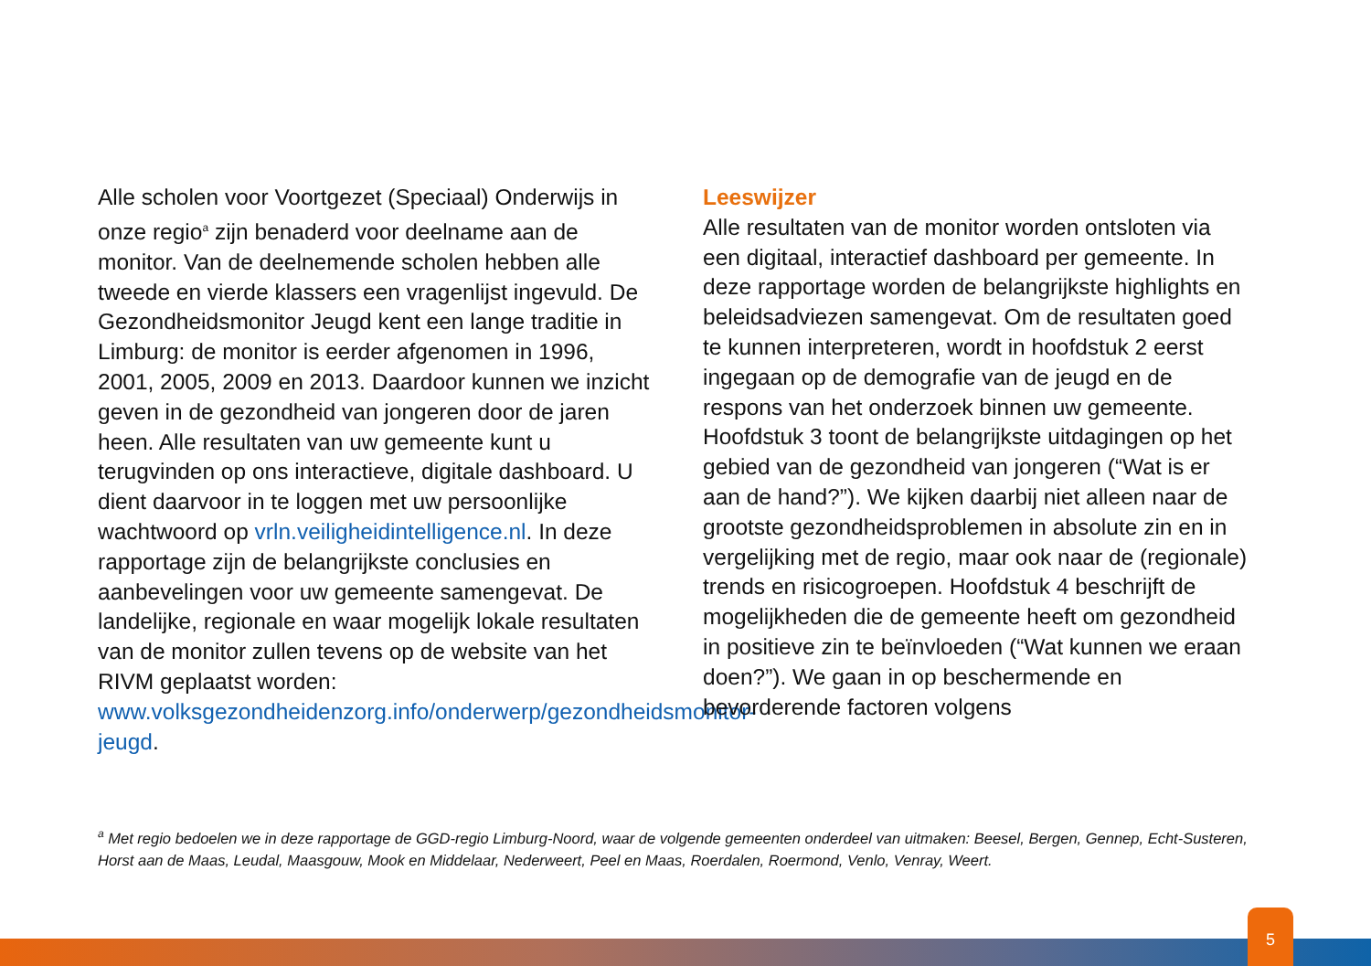Alle scholen voor Voortgezet (Speciaal) Onderwijs in onze regio<sup>a</sup> zijn benaderd voor deelname aan de monitor. Van de deelnemende scholen hebben alle tweede en vierde klassers een vragenlijst ingevuld. De Gezondheidsmonitor Jeugd kent een lange traditie in Limburg: de monitor is eerder afgenomen in 1996, 2001, 2005, 2009 en 2013. Daardoor kunnen we inzicht geven in de gezondheid van jongeren door de jaren heen. Alle resultaten van uw gemeente kunt u terugvinden op ons interactieve, digitale dashboard. U dient daarvoor in te loggen met uw persoonlijke wachtwoord op vrln.veiligheidintelligence.nl. In deze rapportage zijn de belangrijkste conclusies en aanbevelingen voor uw gemeente samengevat. De landelijke, regionale en waar mogelijk lokale resultaten van de monitor zullen tevens op de website van het RIVM geplaatst worden: www.volksgezondheidenzorg.info/onderwerp/gezondheidsmonitor-jeugd.
Leeswijzer
Alle resultaten van de monitor worden ontsloten via een digitaal, interactief dashboard per gemeente. In deze rapportage worden de belangrijkste highlights en beleidsadviezen samengevat. Om de resultaten goed te kunnen interpreteren, wordt in hoofdstuk 2 eerst ingegaan op de demografie van de jeugd en de respons van het onderzoek binnen uw gemeente. Hoofdstuk 3 toont de belangrijkste uitdagingen op het gebied van de gezondheid van jongeren (“Wat is er aan de hand?”). We kijken daarbij niet alleen naar de grootste gezondheidsproblemen in absolute zin en in vergelijking met de regio, maar ook naar de (regionale) trends en risicogroepen. Hoofdstuk 4 beschrijft de mogelijkheden die de gemeente heeft om gezondheid in positieve zin te beïnvloeden (“Wat kunnen we eraan doen?”). We gaan in op beschermende en bevorderende factoren volgens
<sup>a</sup> Met regio bedoelen we in deze rapportage de GGD-regio Limburg-Noord, waar de volgende gemeenten onderdeel van uitmaken: Beesel, Bergen, Gennep, Echt-Susteren, Horst aan de Maas, Leudal, Maasgouw, Mook en Middelaar, Nederweert, Peel en Maas, Roerdalen, Roermond, Venlo, Venray, Weert.
5